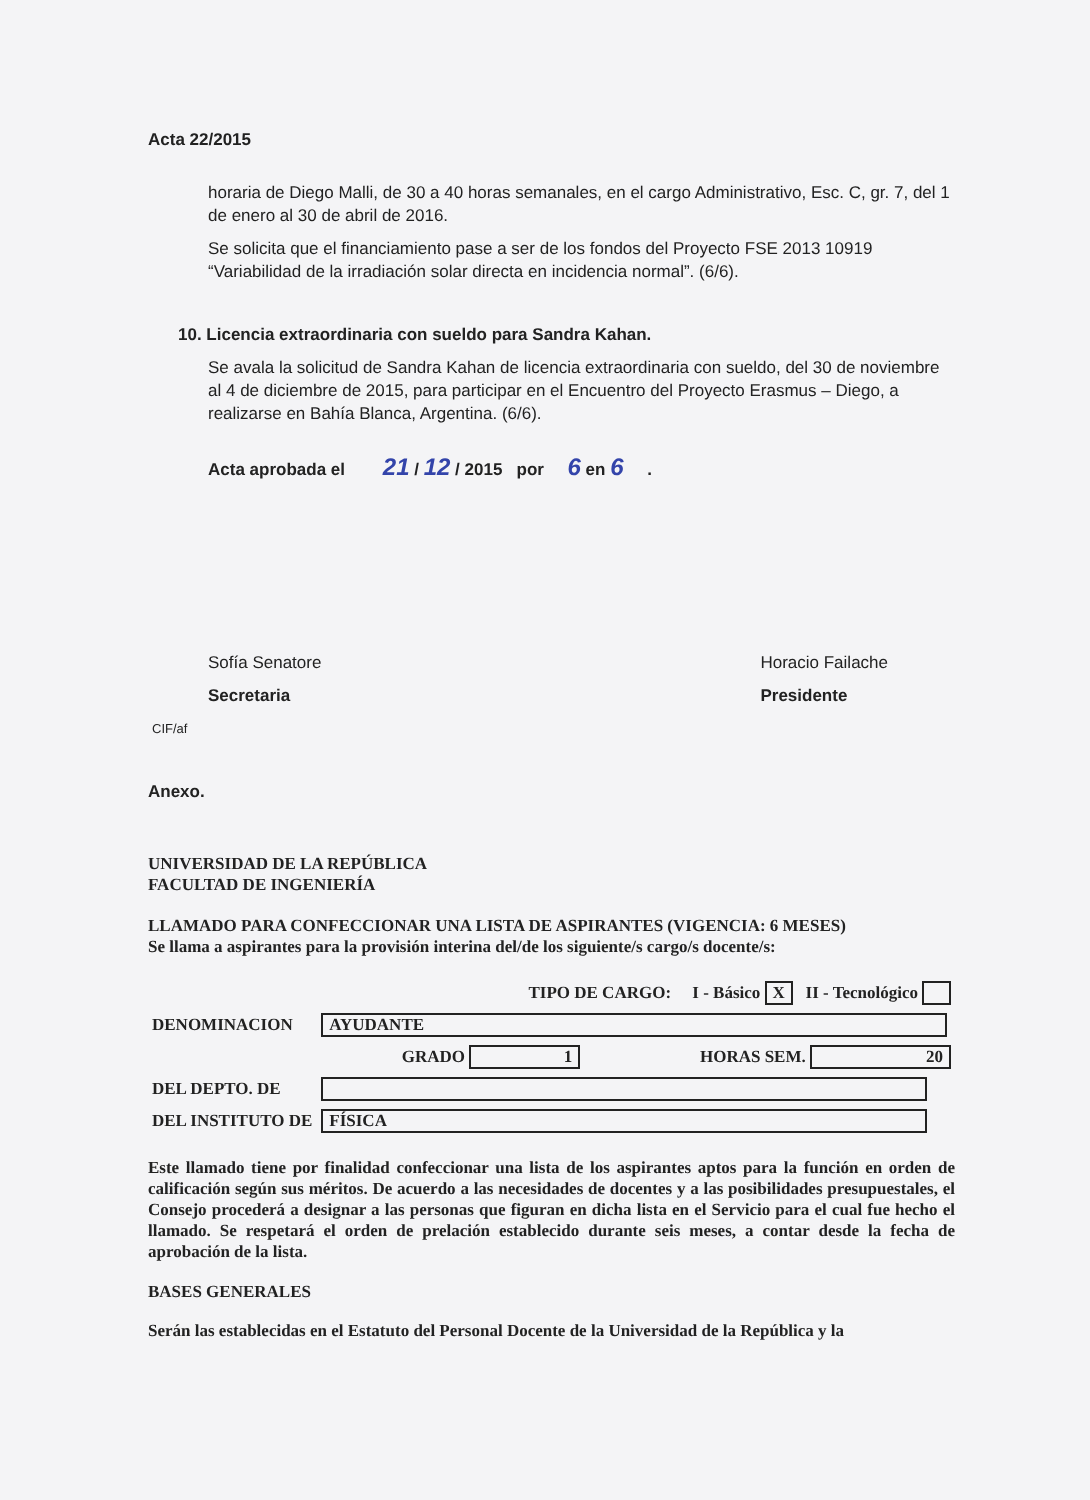Acta 22/2015
horaria de Diego Malli, de 30 a 40 horas semanales, en el cargo Administrativo, Esc. C, gr. 7, del 1 de enero al 30 de abril de 2016.
Se solicita que el financiamiento pase a ser de los fondos del Proyecto FSE 2013 10919 “Variabilidad de la irradiación solar directa en incidencia normal”. (6/6).
10. Licencia extraordinaria con sueldo para Sandra Kahan.
Se avala la solicitud de Sandra Kahan de licencia extraordinaria con sueldo, del 30 de noviembre al 4 de diciembre de 2015, para participar en el Encuentro del Proyecto Erasmus – Diego, a realizarse en Bahía Blanca, Argentina. (6/6).
Acta aprobada el 21 / 12 / 2015 por 6 en 6 .
Sofía Senatore
Secretaria
Horacio Failache
Presidente
CIF/af
Anexo.
UNIVERSIDAD DE LA REPÚBLICA
FACULTAD DE INGENIERÍA
LLAMADO PARA CONFECCIONAR UNA LISTA DE ASPIRANTES (VIGENCIA: 6 MESES)
Se llama a aspirantes para la provisión interina del/de los siguiente/s cargo/s docente/s:
| TIPO DE CARGO: I - Básico X II - Tecnológico | | |
| DENOMINACION | AYUDANTE | |
| | GRADO 1 | HORAS SEM. 20 |
| DEL DEPTO. DE | | |
| DEL INSTITUTO DE | FÍSICA | |
Este llamado tiene por finalidad confeccionar una lista de los aspirantes aptos para la función en orden de calificación según sus méritos. De acuerdo a las necesidades de docentes y a las posibilidades presupuestales, el Consejo procederá a designar a las personas que figuran en dicha lista en el Servicio para el cual fue hecho el llamado. Se respetará el orden de prelación establecido durante seis meses, a contar desde la fecha de aprobación de la lista.
BASES GENERALES
Serán las establecidas en el Estatuto del Personal Docente de la Universidad de la República y la